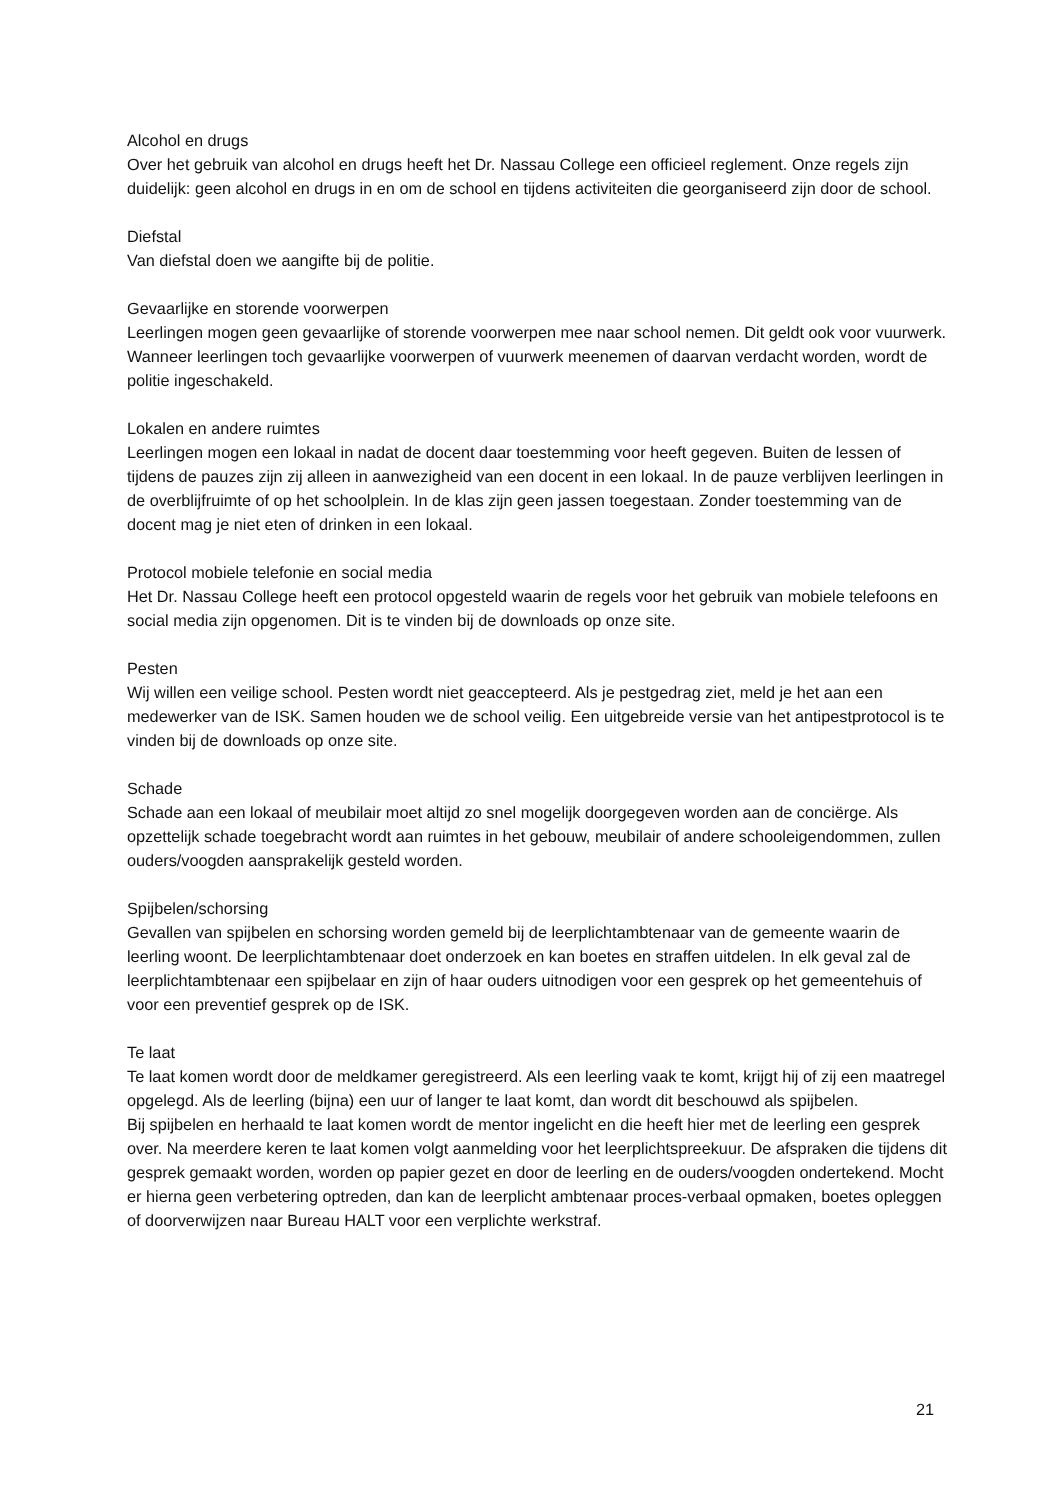Alcohol en drugs
Over het gebruik van alcohol en drugs heeft het Dr. Nassau College een officieel reglement. Onze regels zijn duidelijk: geen alcohol en drugs in en om de school en tijdens activiteiten die georganiseerd zijn door de school.
Diefstal
Van diefstal doen we aangifte bij de politie.
Gevaarlijke en storende voorwerpen
Leerlingen mogen geen gevaarlijke of storende voorwerpen mee naar school nemen. Dit geldt ook voor vuurwerk. Wanneer leerlingen toch gevaarlijke voorwerpen of vuurwerk meenemen of daarvan verdacht worden, wordt de politie ingeschakeld.
Lokalen en andere ruimtes
Leerlingen mogen een lokaal in nadat de docent daar toestemming voor heeft gegeven. Buiten de lessen of tijdens de pauzes zijn zij alleen in aanwezigheid van een docent in een lokaal. In de pauze verblijven leerlingen in de overblijfruimte of op het schoolplein. In de klas zijn geen jassen toegestaan. Zonder toestemming van de docent mag je niet eten of drinken in een lokaal.
Protocol mobiele telefonie en social media
Het Dr. Nassau College heeft een protocol opgesteld waarin de regels voor het gebruik van mobiele telefoons en social media zijn opgenomen. Dit is te vinden bij de downloads op onze site.
Pesten
Wij willen een veilige school. Pesten wordt niet geaccepteerd. Als je pestgedrag ziet, meld je het aan een medewerker van de ISK. Samen houden we de school veilig. Een uitgebreide versie van het antipestprotocol is te vinden bij de downloads op onze site.
Schade
Schade aan een lokaal of meubilair moet altijd zo snel mogelijk doorgegeven worden aan de conciërge. Als opzettelijk schade toegebracht wordt aan ruimtes in het gebouw, meubilair of andere schooleigendommen, zullen ouders/voogden aansprakelijk gesteld worden.
Spijbelen/schorsing
Gevallen van spijbelen en schorsing worden gemeld bij de leerplichtambtenaar van de gemeente waarin de leerling woont. De leerplichtambtenaar doet onderzoek en kan boetes en straffen uitdelen. In elk geval zal de leerplichtambtenaar een spijbelaar en zijn of haar ouders uitnodigen voor een gesprek op het gemeentehuis of voor een preventief gesprek op de ISK.
Te laat
Te laat komen wordt door de meldkamer geregistreerd. Als een leerling vaak te komt, krijgt hij of zij een maatregel opgelegd. Als de leerling (bijna) een uur of langer te laat komt, dan wordt dit beschouwd als spijbelen.
Bij spijbelen en herhaald te laat komen wordt de mentor ingelicht en die heeft hier met de leerling een gesprek over. Na meerdere keren te laat komen volgt aanmelding voor het leerplichtspreekuur. De afspraken die tijdens dit gesprek gemaakt worden, worden op papier gezet en door de leerling en de ouders/voogden ondertekend. Mocht er hierna geen verbetering optreden, dan kan de leerplicht ambtenaar proces-verbaal opmaken, boetes opleggen of doorverwijzen naar Bureau HALT voor een verplichte werkstraf.
21